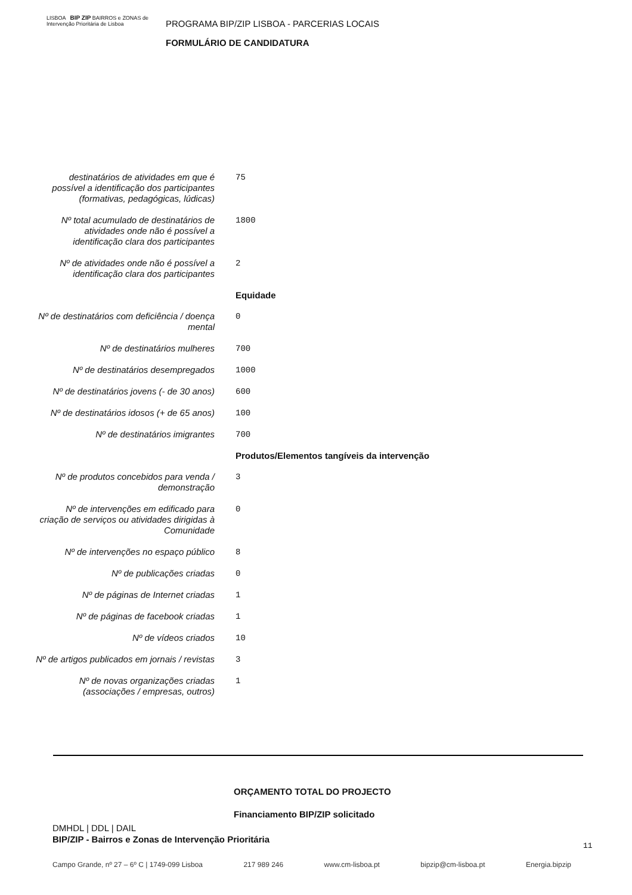LISBOA BIP ZIP BAIRROS e ZONAS de Intervenção Prioritária de Lisboa
PROGRAMA BIP/ZIP LISBOA - PARCERIAS LOCAIS
FORMULÁRIO DE CANDIDATURA
| destinatários de atividades em que é possível a identificação dos participantes (formativas, pedagógicas, lúdicas) | 75 |
| Nº total acumulado de destinatários de atividades onde não é possível a identificação clara dos participantes | 1800 |
| Nº de atividades onde não é possível a identificação clara dos participantes | 2 |
| | Equidade |
| Nº de destinatários com deficiência / doença mental | 0 |
| Nº de destinatários mulheres | 700 |
| Nº de destinatários desempregados | 1000 |
| Nº de destinatários jovens (- de 30 anos) | 600 |
| Nº de destinatários idosos (+ de 65 anos) | 100 |
| Nº de destinatários imigrantes | 700 |
| | Produtos/Elementos tangíveis da intervenção |
| Nº de produtos concebidos para venda / demonstração | 3 |
| Nº de intervenções em edificado para criação de serviços ou atividades dirigidas à Comunidade | 0 |
| Nº de intervenções no espaço público | 8 |
| Nº de publicações criadas | 0 |
| Nº de páginas de Internet criadas | 1 |
| Nº de páginas de facebook criadas | 1 |
| Nº de vídeos criados | 10 |
| Nº de artigos publicados em jornais / revistas | 3 |
| Nº de novas organizações criadas (associações / empresas, outros) | 1 |
ORÇAMENTO TOTAL DO PROJECTO
Financiamento BIP/ZIP solicitado
DMHDL | DDL | DAIL
BIP/ZIP - Bairros e Zonas de Intervenção Prioritária
11
Campo Grande, nº 27 – 6º C | 1749-099 Lisboa 217 989 246 www.cm-lisboa.pt bipzip@cm-lisboa.pt Energia.bipzip